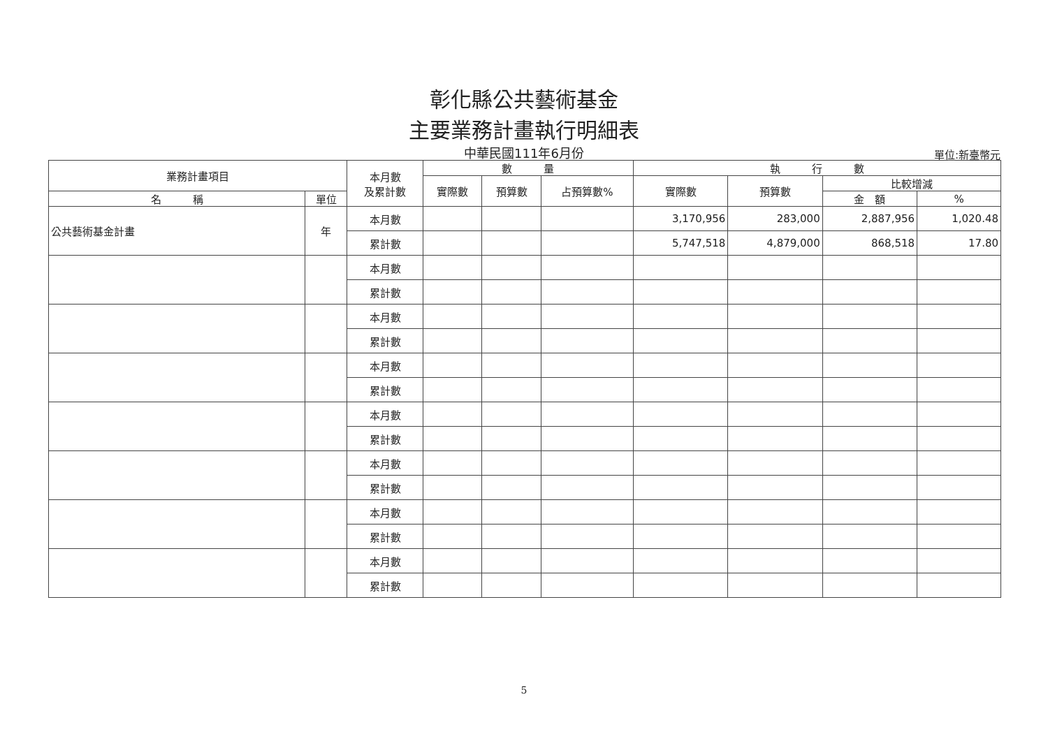彰化縣公共藝術基金
主要業務計畫執行明細表
中華民國111年6月份 單位:新臺幣元
| 業務計畫項目 | | 本月數 及累計數 | 數 量 | | | 執 行 數 | | | |
| --- | --- | --- | --- | --- | --- | --- | --- | --- | --- |
| | | | 實際數 | 預算數 | 占預算數% | 實際數 | 預算數 | 比較增減 | |
| 名 稱 | 單位 | | | | | | | 金 額 | % |
| 公共藝術基金計畫 | 年 | 本月數 | | | | 3,170,956 | 283,000 | 2,887,956 | 1,020.48 |
| | | 累計數 | | | | 5,747,518 | 4,879,000 | 868,518 | 17.80 |
| | | 本月數 | | | | | | | |
| | | 累計數 | | | | | | | |
| | | 本月數 | | | | | | | |
| | | 累計數 | | | | | | | |
| | | 本月數 | | | | | | | |
| | | 累計數 | | | | | | | |
| | | 本月數 | | | | | | | |
| | | 累計數 | | | | | | | |
| | | 本月數 | | | | | | | |
| | | 累計數 | | | | | | | |
| | | 本月數 | | | | | | | |
| | | 累計數 | | | | | | | |
| | | 本月數 | | | | | | | |
| | | 累計數 | | | | | | | |
5